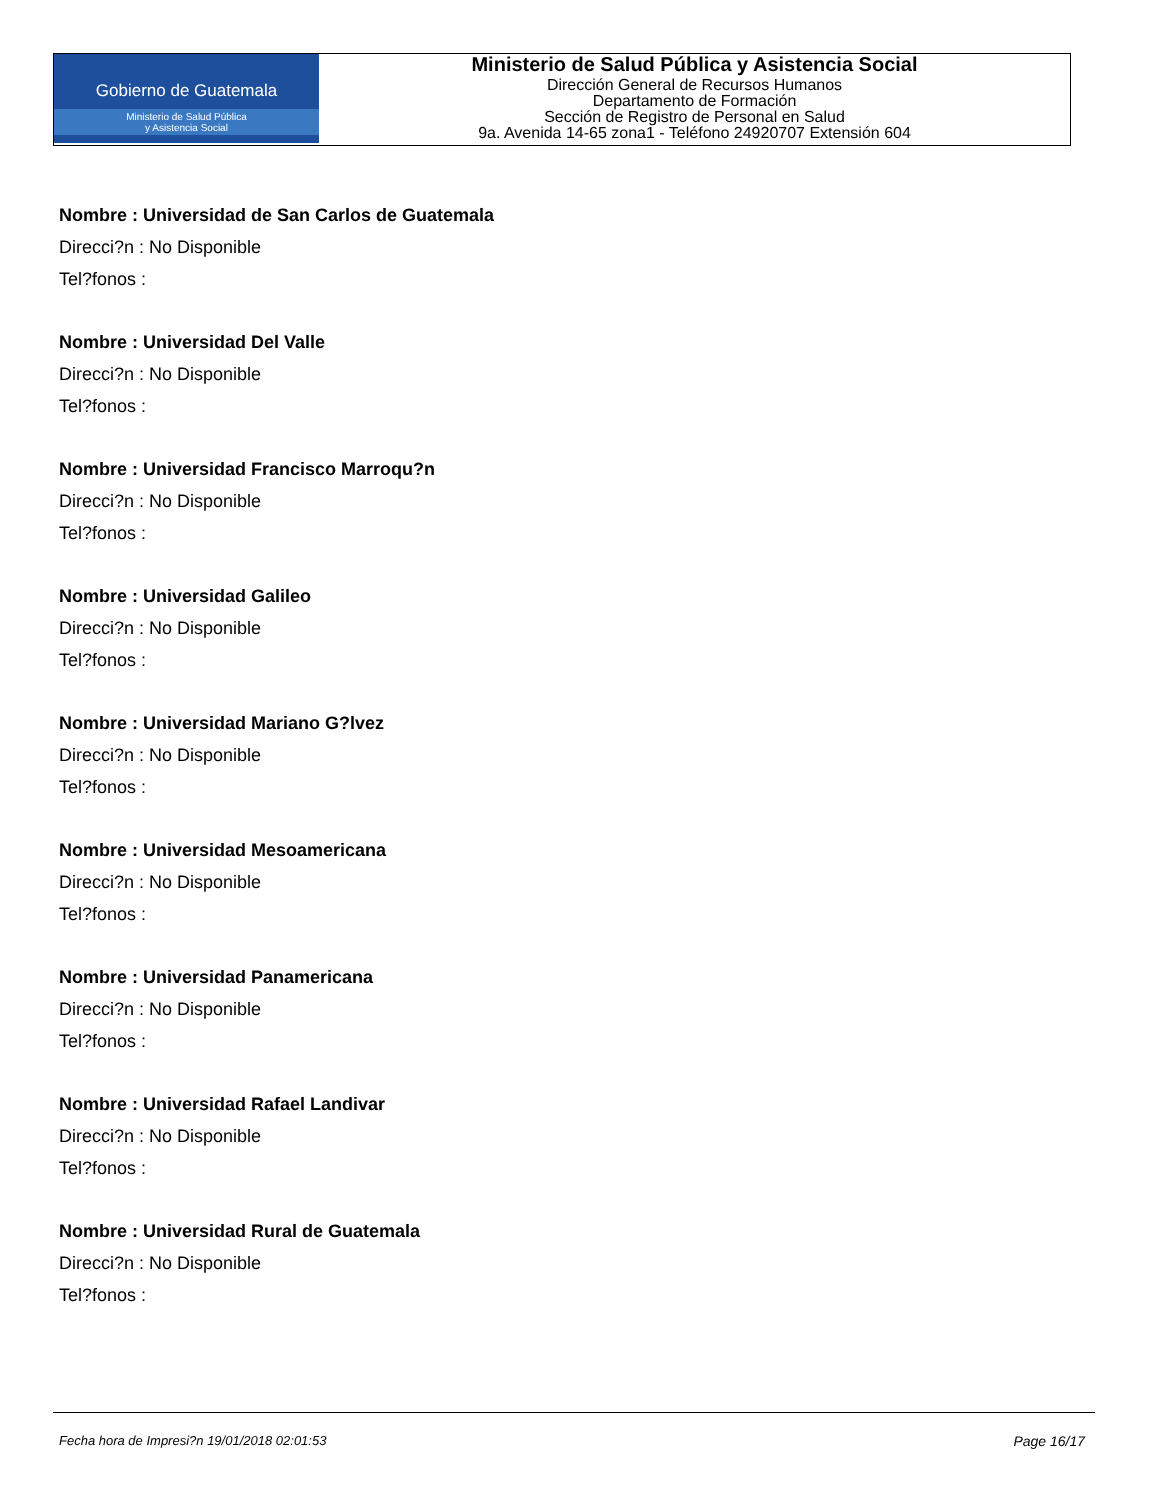Gobierno de Guatemala
Ministerio de Salud Pública
y Asistencia Social
Ministerio de Salud Pública y Asistencia Social
Dirección General de Recursos Humanos
Departamento de Formación
Sección de Registro de Personal en Salud
9a. Avenida 14-65 zona1 - Teléfono 24920707 Extensión 604
Nombre : Universidad de San Carlos de Guatemala
Direcci?n : No Disponible
Tel?fonos :
Nombre : Universidad Del Valle
Direcci?n : No Disponible
Tel?fonos :
Nombre : Universidad Francisco Marroqu?n
Direcci?n : No Disponible
Tel?fonos :
Nombre : Universidad Galileo
Direcci?n : No Disponible
Tel?fonos :
Nombre : Universidad Mariano G?lvez
Direcci?n : No Disponible
Tel?fonos :
Nombre : Universidad Mesoamericana
Direcci?n : No Disponible
Tel?fonos :
Nombre : Universidad Panamericana
Direcci?n : No Disponible
Tel?fonos :
Nombre : Universidad Rafael Landivar
Direcci?n : No Disponible
Tel?fonos :
Nombre : Universidad Rural de Guatemala
Direcci?n : No Disponible
Tel?fonos :
Fecha hora de Impresi?n 19/01/2018 02:01:53 Page 16/17